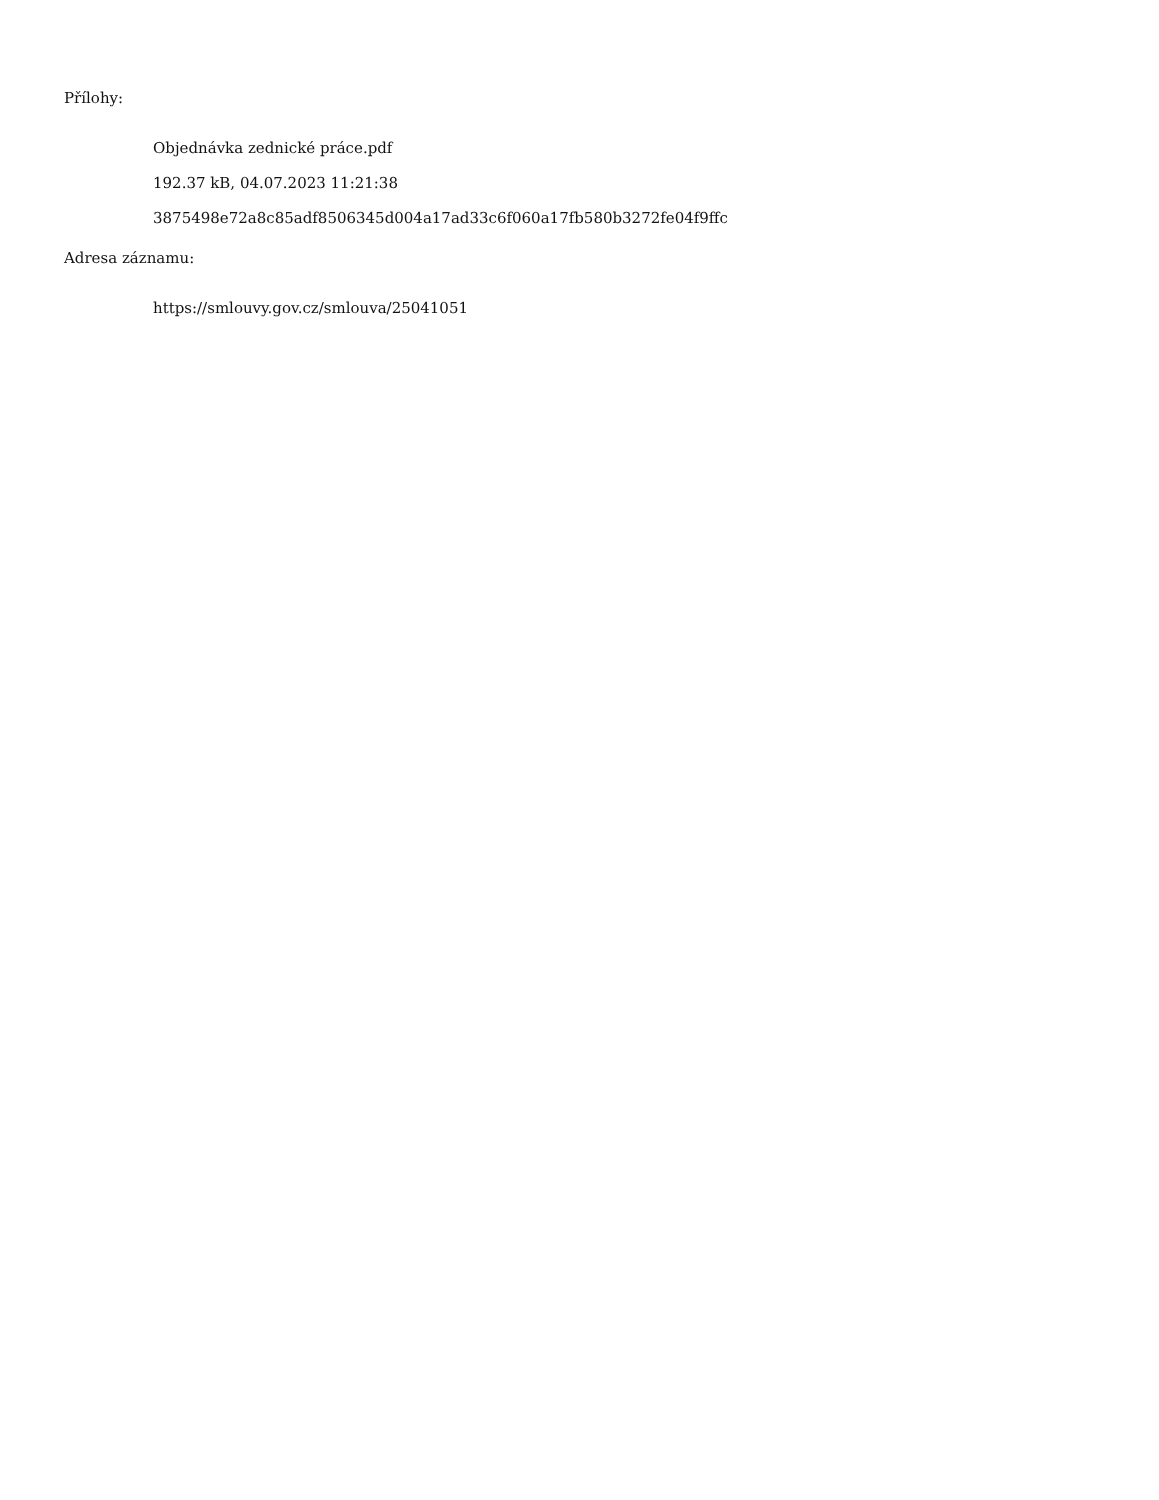Přílohy:
Objednávka zednické práce.pdf
192.37 kB, 04.07.2023 11:21:38
3875498e72a8c85adf8506345d004a17ad33c6f060a17fb580b3272fe04f9ffc
Adresa záznamu:
https://smlouvy.gov.cz/smlouva/25041051